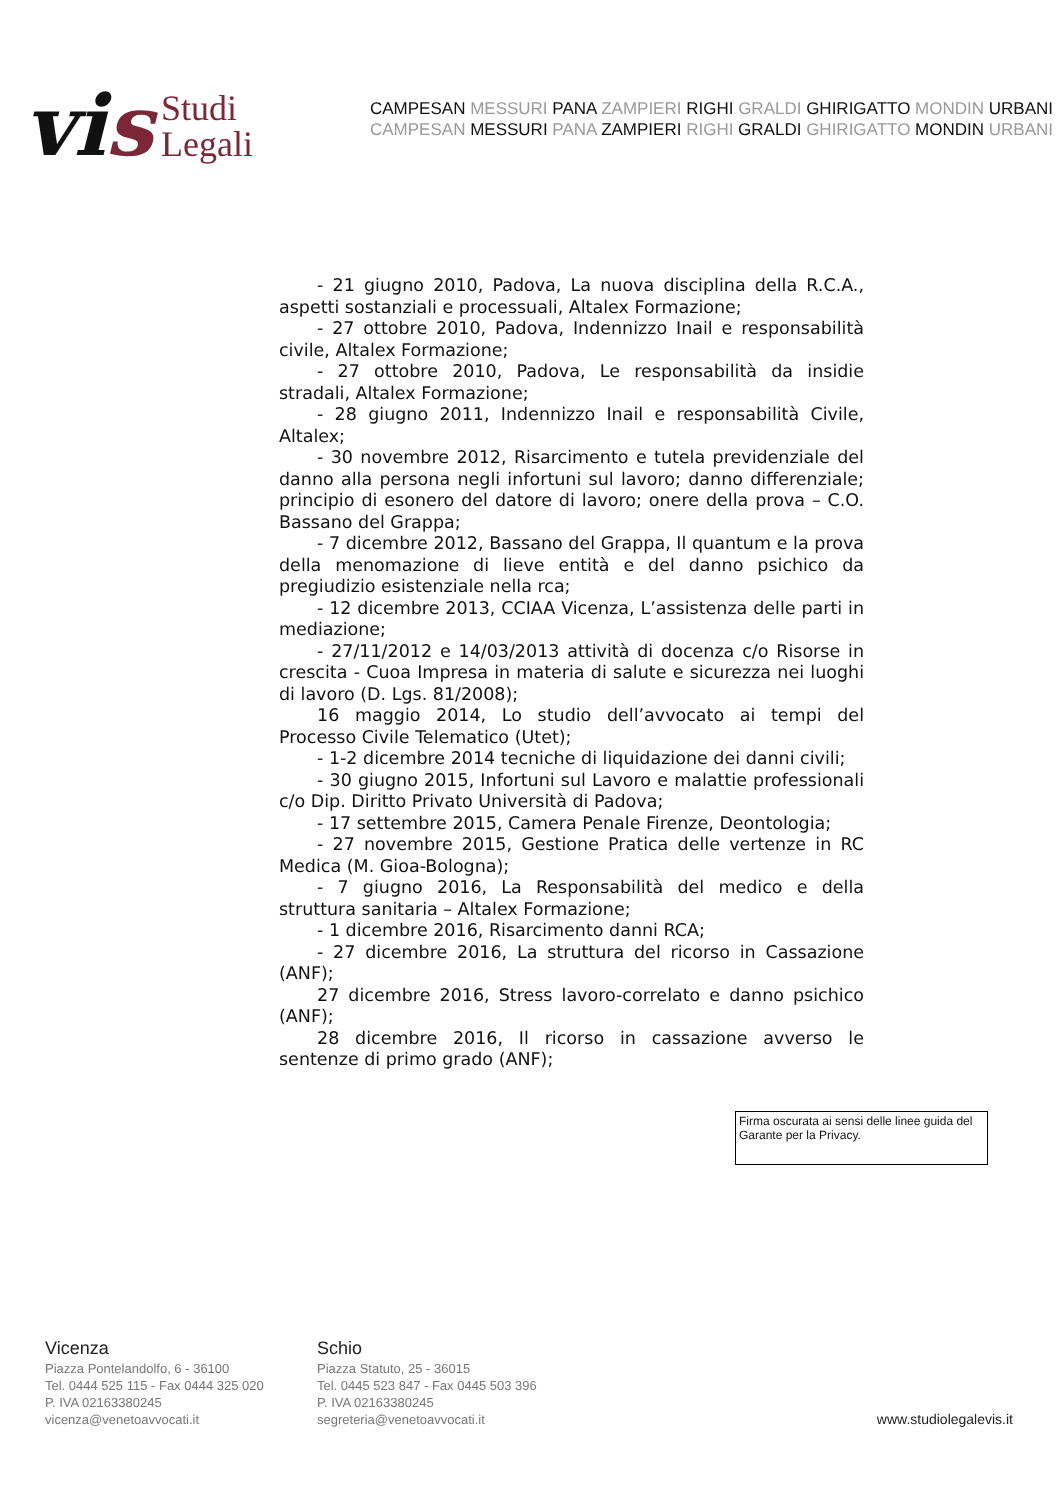vis
Studi
Legali
CAMPESAN MESSURI PANA ZAMPIERI RIGHI GRALDI GHIRIGATTO MONDIN URBANI
CAMPESAN MESSURI PANA ZAMPIERI RIGHI GRALDI GHIRIGATTO MONDIN URBANI
- 21 giugno 2010, Padova, La nuova disciplina della R.C.A., aspetti sostanziali e processuali, Altalex Formazione;
- 27 ottobre 2010, Padova, Indennizzo Inail e responsabilità civile, Altalex Formazione;
- 27 ottobre 2010, Padova, Le responsabilità da insidie stradali, Altalex Formazione;
- 28 giugno 2011, Indennizzo Inail e responsabilità Civile, Altalex;
- 30 novembre 2012, Risarcimento e tutela previdenziale del danno alla persona negli infortuni sul lavoro; danno differenziale; principio di esonero del datore di lavoro; onere della prova – C.O. Bassano del Grappa;
- 7 dicembre 2012, Bassano del Grappa, Il quantum e la prova della menomazione di lieve entità e del danno psichico da pregiudizio esistenziale nella rca;
- 12 dicembre 2013, CCIAA Vicenza, L’assistenza delle parti in mediazione;
- 27/11/2012 e 14/03/2013 attività di docenza c/o Risorse in crescita - Cuoa Impresa in materia di salute e sicurezza nei luoghi di lavoro (D. Lgs. 81/2008);
16 maggio 2014, Lo studio dell’avvocato ai tempi del Processo Civile Telematico (Utet);
- 1-2 dicembre 2014 tecniche di liquidazione dei danni civili;
- 30 giugno 2015, Infortuni sul Lavoro e malattie professionali c/o Dip. Diritto Privato Università di Padova;
- 17 settembre 2015, Camera Penale Firenze, Deontologia;
- 27 novembre 2015, Gestione Pratica delle vertenze in RC Medica (M. Gioa-Bologna);
- 7 giugno 2016, La Responsabilità del medico e della struttura sanitaria – Altalex Formazione;
- 1 dicembre 2016, Risarcimento danni RCA;
- 27 dicembre 2016, La struttura del ricorso in Cassazione (ANF);
27 dicembre 2016, Stress lavoro-correlato e danno psichico (ANF);
28 dicembre 2016, Il ricorso in cassazione avverso le sentenze di primo grado (ANF);
Firma oscurata ai sensi delle linee guida del Garante per la Privacy.
Vicenza
Piazza Pontelandolfo, 6 - 36100
Tel. 0444 525 115 - Fax 0444 325 020
P. IVA 02163380245
vicenza@venetoavvocati.it
Schio
Piazza Statuto, 25 - 36015
Tel. 0445 523 847 - Fax 0445 503 396
P. IVA 02163380245
segreteria@venetoavvocati.it
www.studiolegalevis.it